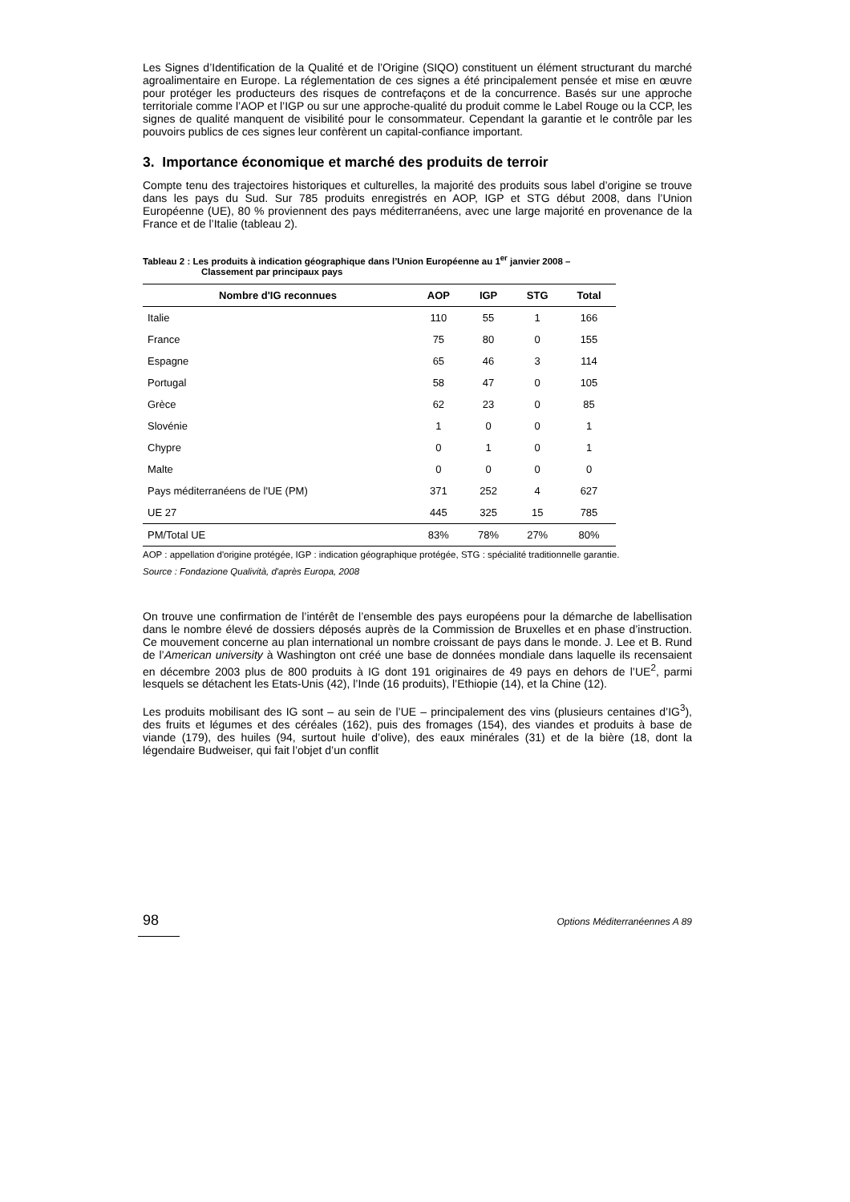Les Signes d’Identification de la Qualité et de l’Origine (SIQO) constituent un élément structurant du marché agroalimentaire en Europe. La réglementation de ces signes a été principalement pensée et mise en œuvre pour protéger les producteurs des risques de contrefaçons et de la concurrence. Basés sur une approche territoriale comme l’AOP et l’IGP ou sur une approche-qualité du produit comme le Label Rouge ou la CCP, les signes de qualité manquent de visibilité pour le consommateur. Cependant la garantie et le contrôle par les pouvoirs publics de ces signes leur confèrent un capital-confiance important.
3. Importance économique et marché des produits de terroir
Compte tenu des trajectoires historiques et culturelles, la majorité des produits sous label d’origine se trouve dans les pays du Sud. Sur 785 produits enregistrés en AOP, IGP et STG début 2008, dans l’Union Européenne (UE), 80 % proviennent des pays méditerranéens, avec une large majorité en provenance de la France et de l’Italie (tableau 2).
Tableau 2 : Les produits à indication géographique dans l’Union Européenne au 1<sup>er</sup> janvier 2008 –
Classement par principaux pays
| Nombre d'IG reconnues | AOP | IGP | STG | Total |
| --- | --- | --- | --- | --- |
| Italie | 110 | 55 | 1 | 166 |
| France | 75 | 80 | 0 | 155 |
| Espagne | 65 | 46 | 3 | 114 |
| Portugal | 58 | 47 | 0 | 105 |
| Grèce | 62 | 23 | 0 | 85 |
| Slovénie | 1 | 0 | 0 | 1 |
| Chypre | 0 | 1 | 0 | 1 |
| Malte | 0 | 0 | 0 | 0 |
| Pays méditerranéens de l'UE (PM) | 371 | 252 | 4 | 627 |
| UE 27 | 445 | 325 | 15 | 785 |
| PM/Total UE | 83% | 78% | 27% | 80% |
AOP : appellation d'origine protégée, IGP : indication géographique protégée, STG : spécialité traditionnelle garantie.
Source : Fondazione Qualività, d'après Europa, 2008
On trouve une confirmation de l’intérêt de l’ensemble des pays européens pour la démarche de labellisation dans le nombre élevé de dossiers déposés auprès de la Commission de Bruxelles et en phase d’instruction. Ce mouvement concerne au plan international un nombre croissant de pays dans le monde. J. Lee et B. Rund de l’American university à Washington ont créé une base de données mondiale dans laquelle ils recensaient en décembre 2003 plus de 800 produits à IG dont 191 originaires de 49 pays en dehors de l’UE<sup>2</sup>, parmi lesquels se détachent les Etats-Unis (42), l’Inde (16 produits), l’Ethiopie (14), et la Chine (12).
Les produits mobilisant des IG sont – au sein de l’UE – principalement des vins (plusieurs centaines d’IG<sup>3</sup>), des fruits et légumes et des céréales (162), puis des fromages (154), des viandes et produits à base de viande (179), des huiles (94, surtout huile d’olive), des eaux minérales (31) et de la bière (18, dont la légendaire Budweiser, qui fait l’objet d’un conflit
98 Options Méditerranéennes A 89